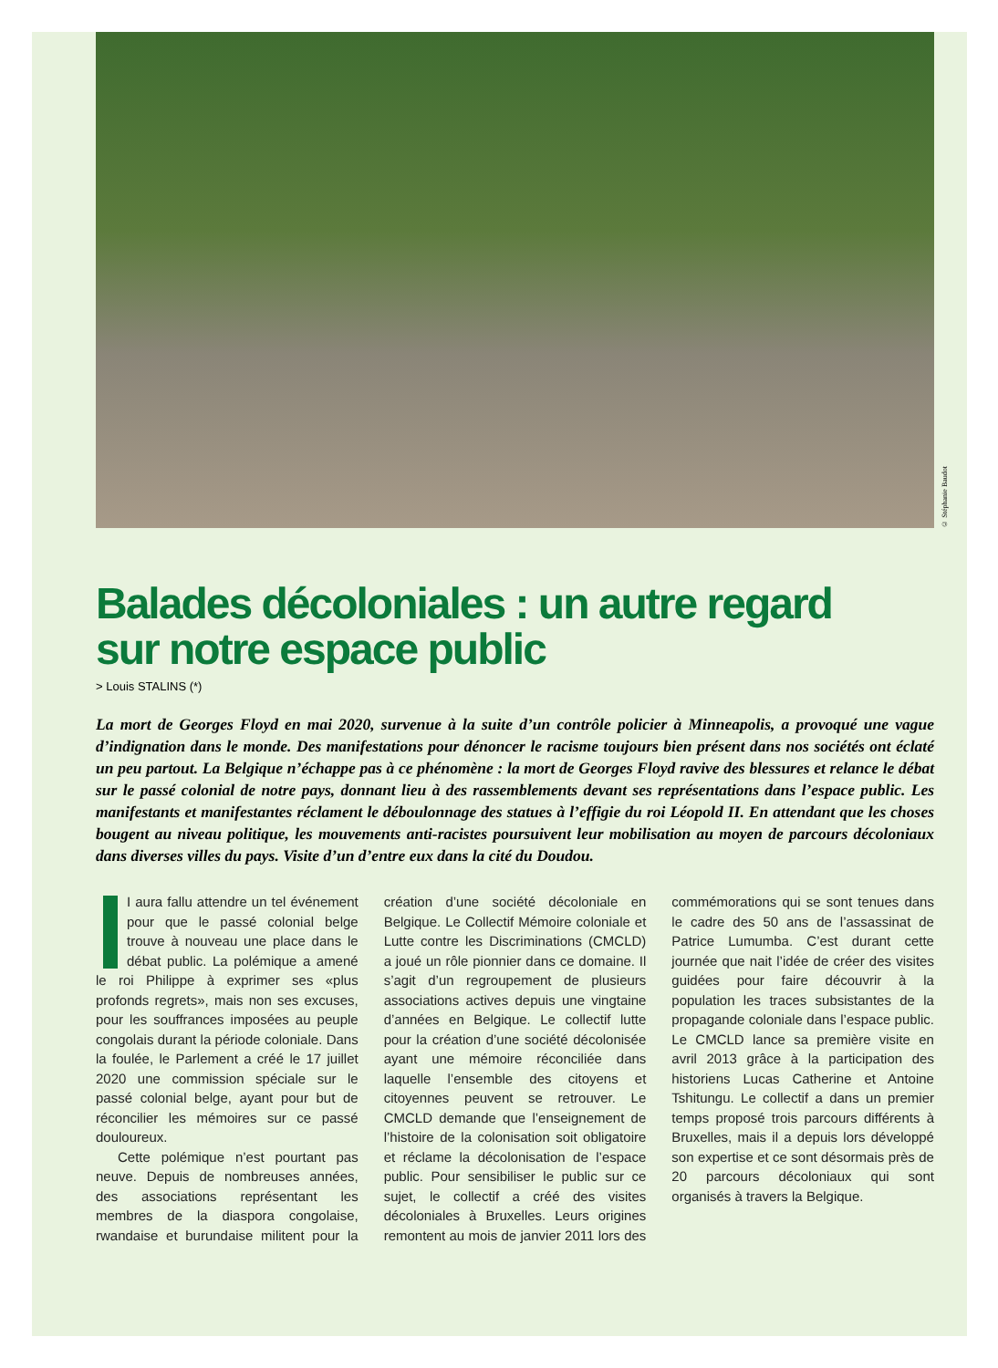© Stéphanie Baudot
Balades décoloniales : un autre regard
sur notre espace public
> Louis STALINS (*)
La mort de Georges Floyd en mai 2020, survenue à la suite d’un contrôle policier à Minneapolis, a provoqué une vague d’indignation dans le monde. Des manifestations pour dénoncer le racisme toujours bien présent dans nos sociétés ont éclaté un peu partout. La Belgique n’échappe pas à ce phénomène : la mort de Georges Floyd ravive des blessures et relance le débat sur le passé colonial de notre pays, donnant lieu à des rassemblements devant ses représentations dans l’espace public. Les manifestants et manifestantes réclament le déboulonnage des statues à l’effigie du roi Léopold II. En attendant que les choses bougent au niveau politique, les mouvements anti-racistes poursuivent leur mobilisation au moyen de parcours décoloniaux dans diverses villes du pays. Visite d’un d’entre eux dans la cité du Doudou.
I aura fallu attendre un tel événement pour que le passé colonial belge trouve à nouveau une place dans le débat public. La polémique a amené le roi Philippe à exprimer ses «plus profonds regrets», mais non ses excuses, pour les souffrances imposées au peuple congolais durant la période coloniale. Dans la foulée, le Parlement a créé le 17 juillet 2020 une commission spéciale sur le passé colonial belge, ayant pour but de réconcilier les mémoires sur ce passé douloureux.
Cette polémique n’est pourtant pas neuve. Depuis de nombreuses années, des associations représentant les membres de la diaspora congolaise, rwandaise et burundaise militent pour la création d’une société décoloniale en Belgique. Le Collectif Mémoire coloniale et Lutte contre les Discriminations (CMCLD) a joué un rôle pionnier dans ce domaine. Il s’agit d’un regroupement de plusieurs associations actives depuis une vingtaine d’années en Belgique. Le collectif lutte pour la création d’une société décolonisée ayant une mémoire réconciliée dans laquelle l’ensemble des citoyens et citoyennes peuvent se retrouver. Le CMCLD demande que l’enseignement de l’histoire de la colonisation soit obligatoire et réclame la décolonisation de l’espace public. Pour sensibiliser le public sur ce sujet, le collectif a créé des visites décoloniales à Bruxelles. Leurs origines remontent au mois de janvier 2011 lors des commémorations qui se sont tenues dans le cadre des 50 ans de l’assassinat de Patrice Lumumba. C’est durant cette journée que nait l’idée de créer des visites guidées pour faire découvrir à la population les traces subsistantes de la propagande coloniale dans l’espace public. Le CMCLD lance sa première visite en avril 2013 grâce à la participation des historiens Lucas Catherine et Antoine Tshitungu. Le collectif a dans un premier temps proposé trois parcours différents à Bruxelles, mais il a depuis lors développé son expertise et ce sont désormais près de 20 parcours décoloniaux qui sont organisés à travers la Belgique.